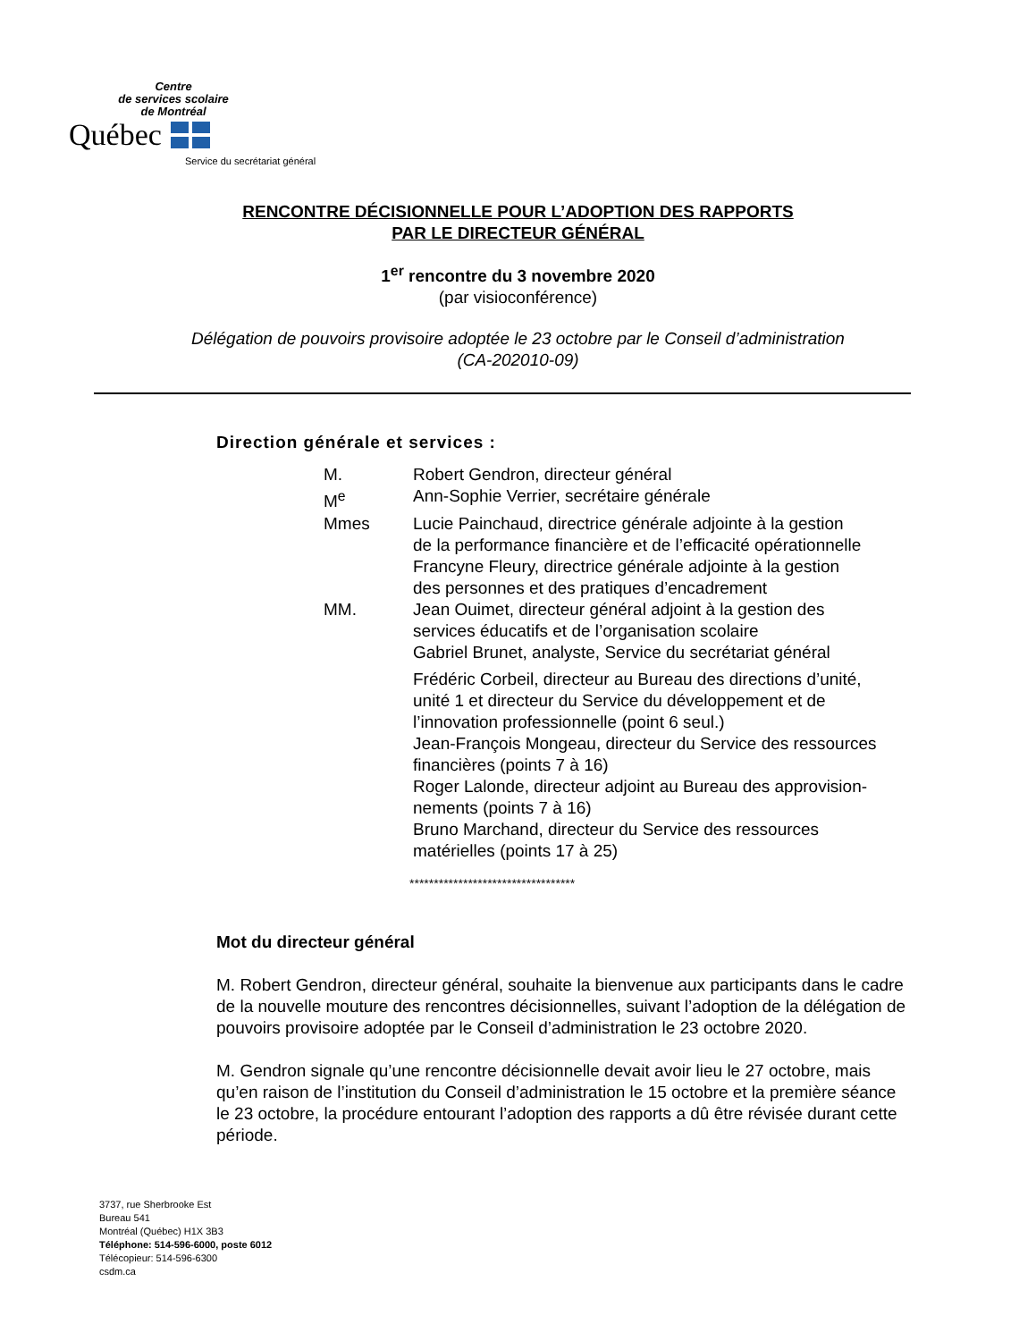Centre
de services scolaire
de Montréal
Québec
Service du secrétariat général
RENCONTRE DÉCISIONNELLE POUR L’ADOPTION DES RAPPORTS
PAR LE DIRECTEUR GÉNÉRAL
1<sup>er</sup> rencontre du 3 novembre 2020
(par visioconférence)
Délégation de pouvoirs provisoire adoptée le 23 octobre par le Conseil d’administration
(CA-202010-09)
Direction générale et services :
| M. | Robert Gendron, directeur général |
| M<sup>e</sup> | Ann-Sophie Verrier, secrétaire générale |
| Mmes | Lucie Painchaud, directrice générale adjointe à la gestion de la performance financière et de l’efficacité opérationnelle Francyne Fleury, directrice générale adjointe à la gestion des personnes et des pratiques d’encadrement |
| MM. | Jean Ouimet, directeur général adjoint à la gestion des services éducatifs et de l’organisation scolaire Gabriel Brunet, analyste, Service du secrétariat général |
| | Frédéric Corbeil, directeur au Bureau des directions d’unité, unité 1 et directeur du Service du développement et de l’innovation professionnelle (point 6 seul.) Jean-François Mongeau, directeur du Service des ressources financières (points 7 à 16) Roger Lalonde, directeur adjoint au Bureau des approvision- nements (points 7 à 16) Bruno Marchand, directeur du Service des ressources matérielles (points 17 à 25) |
**********************************
Mot du directeur général
M. Robert Gendron, directeur général, souhaite la bienvenue aux participants dans le cadre de la nouvelle mouture des rencontres décisionnelles, suivant l’adoption de la délégation de pouvoirs provisoire adoptée par le Conseil d’administration le 23 octobre 2020.
M. Gendron signale qu’une rencontre décisionnelle devait avoir lieu le 27 octobre, mais qu’en raison de l’institution du Conseil d’administration le 15 octobre et la première séance le 23 octobre, la procédure entourant l’adoption des rapports a dû être révisée durant cette période.
3737, rue Sherbrooke Est
Bureau 541
Montréal (Québec) H1X 3B3
Téléphone: 514-596-6000, poste 6012
Télécopieur: 514-596-6300
csdm.ca